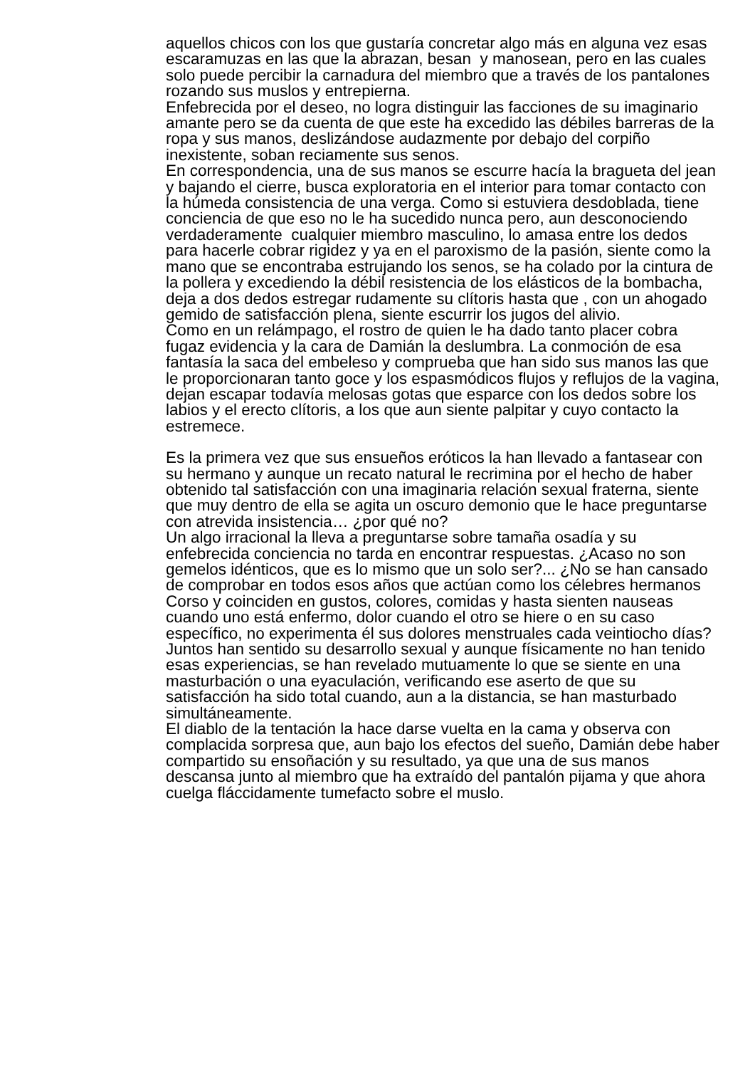aquellos chicos con los que gustaría concretar algo más en alguna vez esas escaramuzas en las que la abrazan, besan y manosean, pero en las cuales solo puede percibir la carnadura del miembro que a través de los pantalones rozando sus muslos y entrepierna.
Enfebrecida por el deseo, no logra distinguir las facciones de su imaginario amante pero se da cuenta de que este ha excedido las débiles barreras de la ropa y sus manos, deslizándose audazmente por debajo del corpiño inexistente, soban reciamente sus senos.
En correspondencia, una de sus manos se escurre hacía la bragueta del jean y bajando el cierre, busca exploratoria en el interior para tomar contacto con la húmeda consistencia de una verga. Como si estuviera desdoblada, tiene conciencia de que eso no le ha sucedido nunca pero, aun desconociendo verdaderamente cualquier miembro masculino, lo amasa entre los dedos para hacerle cobrar rigidez y ya en el paroxismo de la pasión, siente como la mano que se encontraba estrujando los senos, se ha colado por la cintura de la pollera y excediendo la débil resistencia de los elásticos de la bombacha, deja a dos dedos estregar rudamente su clítoris hasta que , con un ahogado gemido de satisfacción plena, siente escurrir los jugos del alivio.
Como en un relámpago, el rostro de quien le ha dado tanto placer cobra fugaz evidencia y la cara de Damián la deslumbra. La conmoción de esa fantasía la saca del embeleso y comprueba que han sido sus manos las que le proporcionaran tanto goce y los espasmódicos flujos y reflujos de la vagina, dejan escapar todavía melosas gotas que esparce con los dedos sobre los labios y el erecto clítoris, a los que aun siente palpitar y cuyo contacto la estremece.
Es la primera vez que sus ensueños eróticos la han llevado a fantasear con su hermano y aunque un recato natural le recrimina por el hecho de haber obtenido tal satisfacción con una imaginaria relación sexual fraterna, siente que muy dentro de ella se agita un oscuro demonio que le hace preguntarse con atrevida insistencia… ¿por qué no?
Un algo irracional la lleva a preguntarse sobre tamaña osadía y su enfebrecida conciencia no tarda en encontrar respuestas. ¿Acaso no son gemelos idénticos, que es lo mismo que un solo ser?... ¿No se han cansado de comprobar en todos esos años que actúan como los célebres hermanos Corso y coinciden en gustos, colores, comidas y hasta sienten nauseas cuando uno está enfermo, dolor cuando el otro se hiere o en su caso específico, no experimenta él sus dolores menstruales cada veintiocho días? Juntos han sentido su desarrollo sexual y aunque físicamente no han tenido esas experiencias, se han revelado mutuamente lo que se siente en una masturbación o una eyaculación, verificando ese aserto de que su satisfacción ha sido total cuando, aun a la distancia, se han masturbado simultáneamente.
El diablo de la tentación la hace darse vuelta en la cama y observa con complacida sorpresa que, aun bajo los efectos del sueño, Damián debe haber compartido su ensoñación y su resultado, ya que una de sus manos descansa junto al miembro que ha extraído del pantalón pijama y que ahora cuelga fláccidamente tumefacto sobre el muslo.